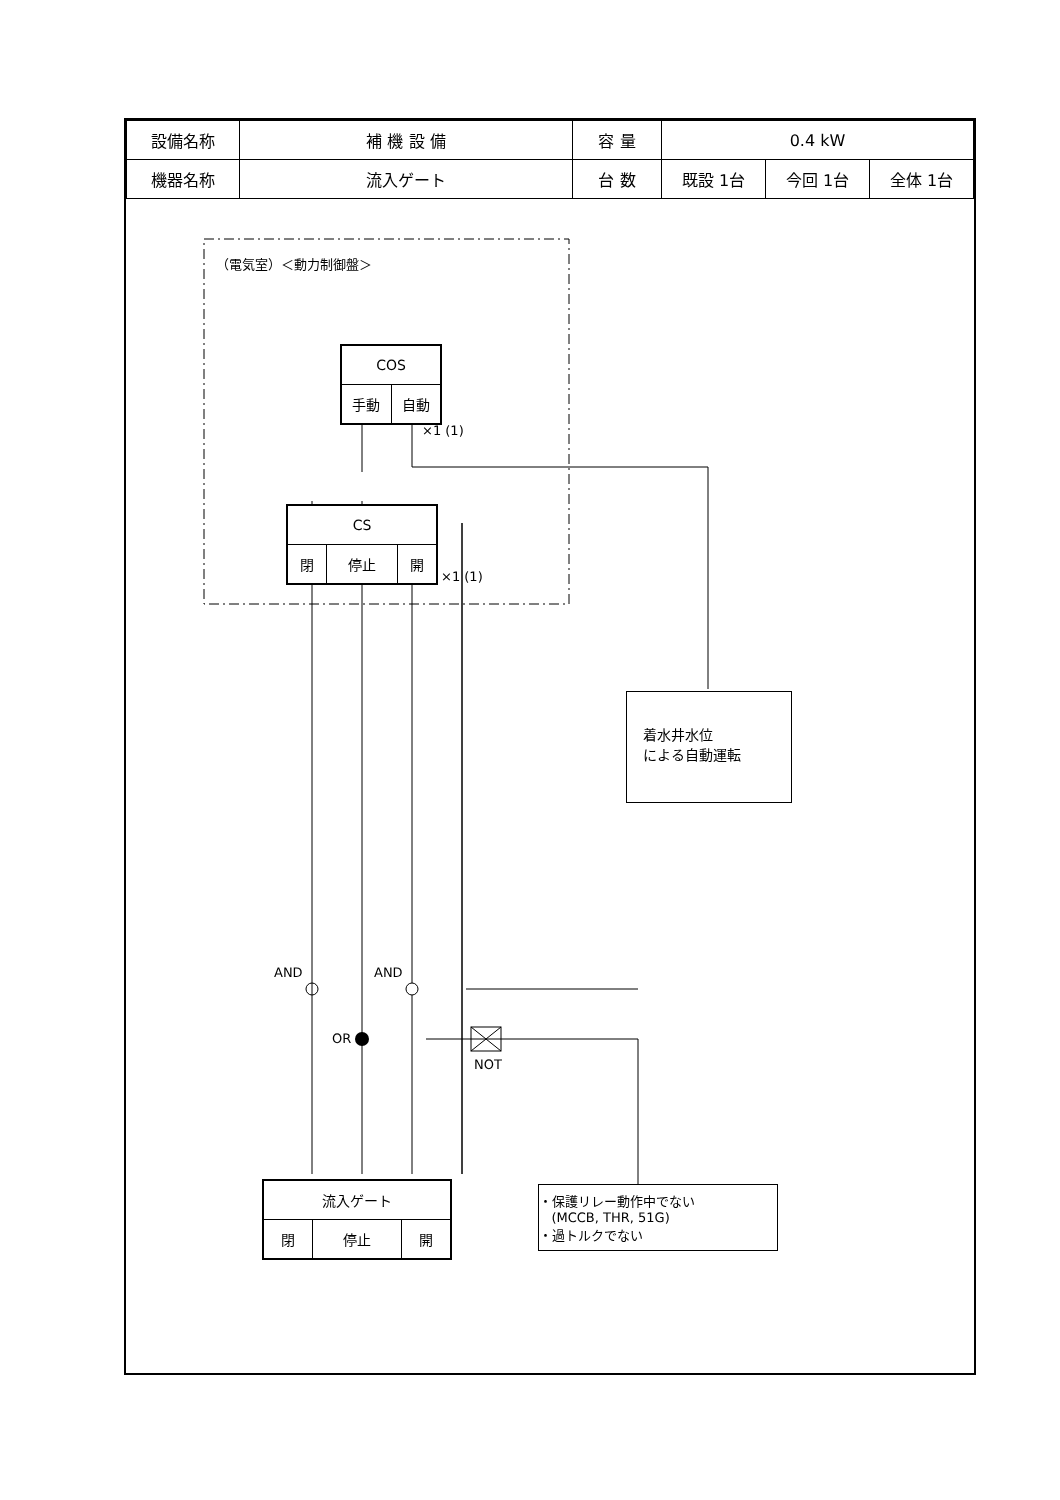| 設備名称 | 補 機 設 備 | 容 量 | 0.4 kW | | |
| 機器名称 | 流入ゲート | 台 数 | 既設 1台 | 今回 1台 | 全体 1台 |
（電気室）＜動力制御盤＞
| COS | |
| 手動 | 自動 |
×1 (1)
| CS | | |
| 閉 | 停止 | 開 |
×1 (1)
着水井水位
による自動運転
AND AND
OR
NOT
| 流入ゲート | | |
| 閉 | 停止 | 開 |
・保護リレー動作中でない
(MCCB, THR, 51G)
・過トルクでない